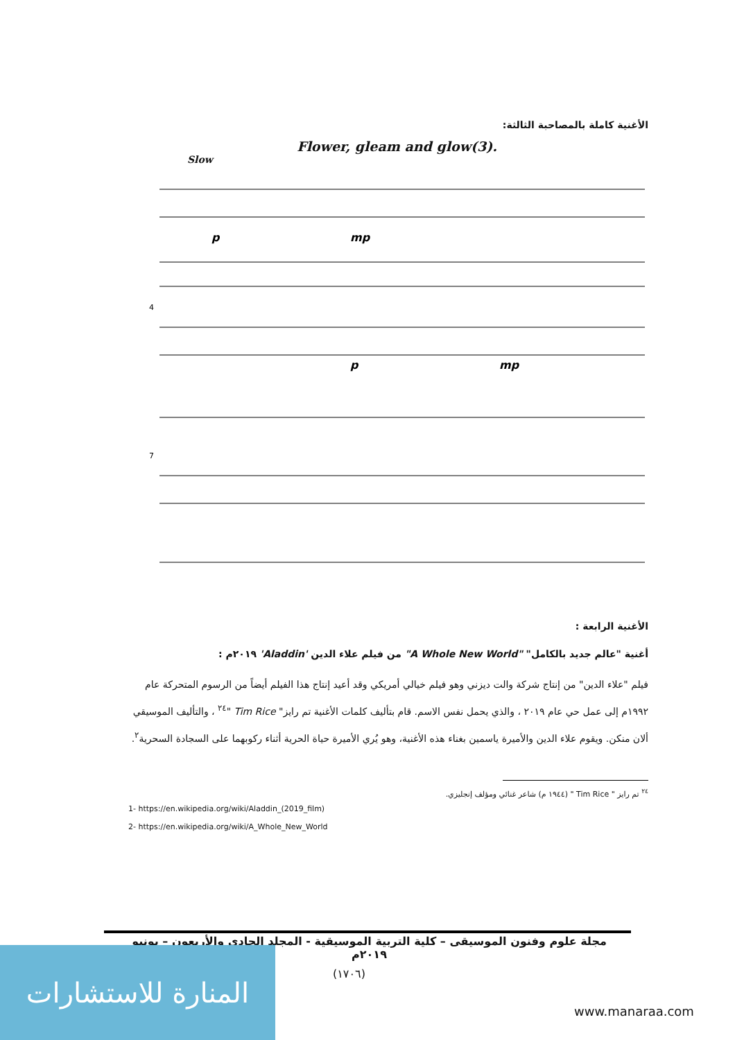الأغنية كاملة بالمصاحبة الثالثة:
Flower, gleam and glow(3).
Slow
p
mp
4
p
mp
7
الأغنية الرابعة :
أغنية "عالم جديد بالكامل" "A Whole New World" من فيلم علاء الدين 'Aladdin' ٢٠١٩م :
فيلم "علاء الدين" من إنتاج شركة والت ديزني وهو فيلم خيالي أمريكي وقد أعيد إنتاج هذا الفيلم أيضاً من الرسوم المتحركة عام ١٩٩٢م إلى عمل حي عام ٢٠١٩ ، والذي يحمل نفس الاسم. قام بتأليف كلمات الأغنية تم رايز" Tim Rice "<sup>٢٤</sup> ، والتأليف الموسيقي ألان منكن. ويقوم علاء الدين والأميرة ياسمين بغناء هذه الأغنية، وهو يُري الأميرة حياة الحرية أثناء ركوبهما على السجادة السحرية<sup>٢</sup>.
<sup>٢٤</sup> تم رايز " Tim Rice " (١٩٤٤ م) شاعر غنائي ومؤلف إنجليزي.
1- https://en.wikipedia.org/wiki/Aladdin_(2019_film)
2- https://en.wikipedia.org/wiki/A_Whole_New_World
مجلة علوم وفنون الموسيقى – كلية التربية الموسيقية - المجلد الحادي والأربعون – يونيو ٢٠١٩م
(١٧٠٦)
المنارة للاستشارات
www.manaraa.com